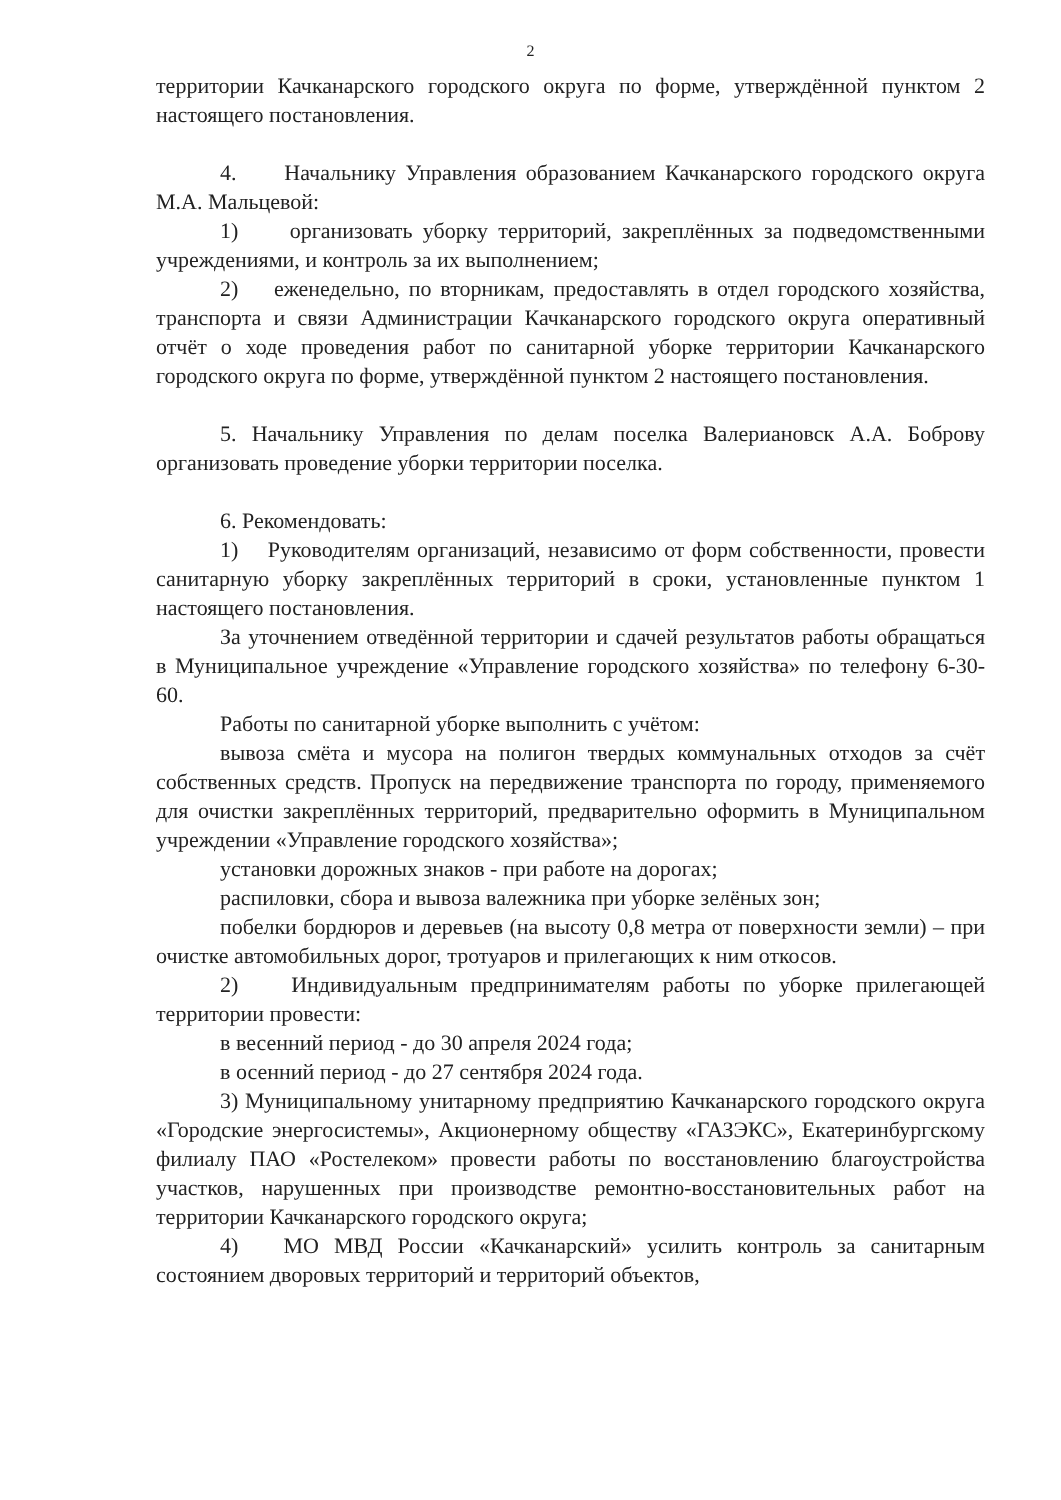2
территории Качканарского городского округа по форме, утверждённой пунктом 2 настоящего постановления.
4. Начальнику Управления образованием Качканарского городского округа М.А. Мальцевой:
1) организовать уборку территорий, закреплённых за подведомственными учреждениями, и контроль за их выполнением;
2) еженедельно, по вторникам, предоставлять в отдел городского хозяйства, транспорта и связи Администрации Качканарского городского округа оперативный отчёт о ходе проведения работ по санитарной уборке территории Качканарского городского округа по форме, утверждённой пунктом 2 настоящего постановления.
5. Начальнику Управления по делам поселка Валериановск А.А. Боброву организовать проведение уборки территории поселка.
6. Рекомендовать:
1) Руководителям организаций, независимо от форм собственности, провести санитарную уборку закреплённых территорий в сроки, установленные пунктом 1 настоящего постановления.
За уточнением отведённой территории и сдачей результатов работы обращаться в Муниципальное учреждение «Управление городского хозяйства» по телефону 6-30-60.
Работы по санитарной уборке выполнить с учётом:
вывоза смёта и мусора на полигон твердых коммунальных отходов за счёт собственных средств. Пропуск на передвижение транспорта по городу, применяемого для очистки закреплённых территорий, предварительно оформить в Муниципальном учреждении «Управление городского хозяйства»;
установки дорожных знаков - при работе на дорогах;
распиловки, сбора и вывоза валежника при уборке зелёных зон;
побелки бордюров и деревьев (на высоту 0,8 метра от поверхности земли) – при очистке автомобильных дорог, тротуаров и прилегающих к ним откосов.
2) Индивидуальным предпринимателям работы по уборке прилегающей территории провести:
в весенний период - до 30 апреля 2024 года;
в осенний период - до 27 сентября 2024 года.
3) Муниципальному унитарному предприятию Качканарского городского округа «Городские энергосистемы», Акционерному обществу «ГАЗЭКС», Екатеринбургскому филиалу ПАО «Ростелеком» провести работы по восстановлению благоустройства участков, нарушенных при производстве ремонтно-восстановительных работ на территории Качканарского городского округа;
4) МО МВД России «Качканарский» усилить контроль за санитарным состоянием дворовых территорий и территорий объектов,